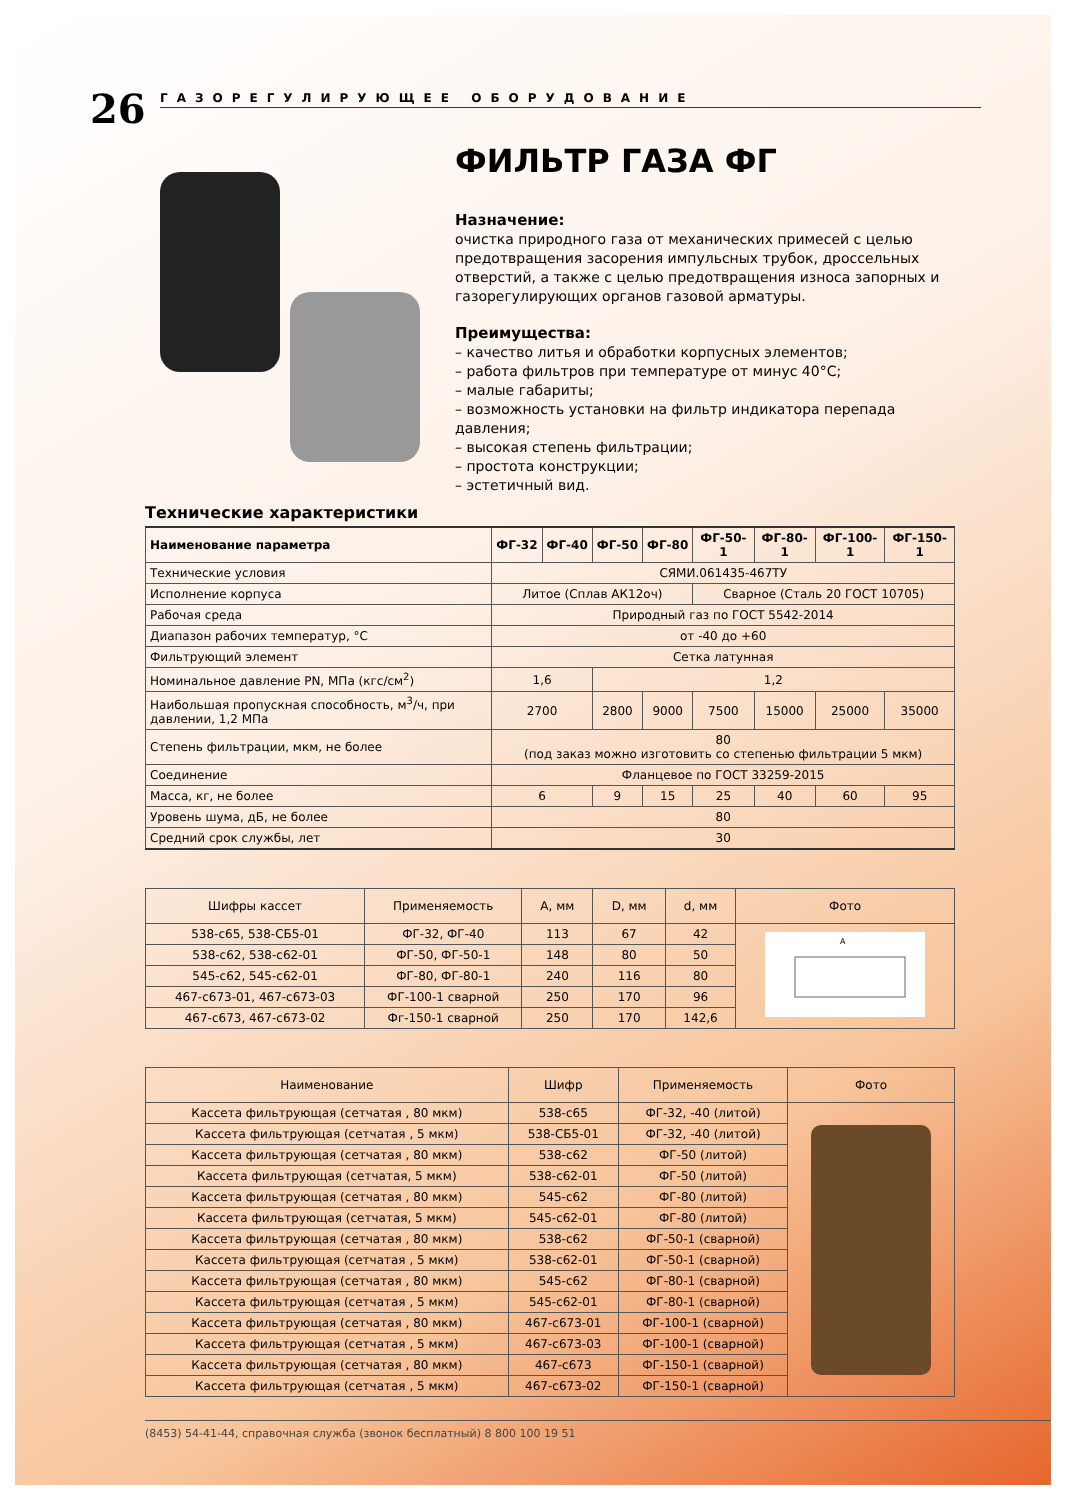26
ГАЗОРЕГУЛИРУЮЩЕЕ ОБОРУДОВАНИЕ
ФИЛЬТР ГАЗА ФГ
Назначение:
очистка природного газа от механических примесей с целью предотвращения засорения импульсных трубок, дроссельных отверстий, а также с целью предотвращения износа запорных и газорегулирующих органов газовой арматуры.
Преимущества:
– качество литья и обработки корпусных элементов;
– работа фильтров при температуре от минус 40°С;
– малые габариты;
– возможность установки на фильтр индикатора перепада давления;
– высокая степень фильтрации;
– простота конструкции;
– эстетичный вид.
Технические характеристики
| Наименование параметра | ФГ-32 | ФГ-40 | ФГ-50 | ФГ-80 | ФГ-50-1 | ФГ-80-1 | ФГ-100-1 | ФГ-150-1 |
| --- | --- | --- | --- | --- | --- | --- | --- | --- |
| Технические условия | СЯМИ.061435-467ТУ | | | | | | | |
| Исполнение корпуса | Литое (Сплав АК12оч) | | | | Сварное (Сталь 20 ГОСТ 10705) | | | |
| Рабочая среда | Природный газ по ГОСТ 5542-2014 | | | | | | | |
| Диапазон рабочих температур, °С | от -40 до +60 | | | | | | | |
| Фильтрующий элемент | Сетка латунная | | | | | | | |
| Номинальное давление PN, МПа (кгс/см<sup>2</sup>) | 1,6 | | 1,2 | | | | | |
| Наибольшая пропускная способность, м<sup>3</sup>/ч, при давлении, 1,2 МПа | 2700 | | 2800 | 9000 | 7500 | 15000 | 25000 | 35000 |
| Степень фильтрации, мкм, не более | 80 (под заказ можно изготовить со степенью фильтрации 5 мкм) | | | | | | | |
| Соединение | Фланцевое по ГОСТ 33259-2015 | | | | | | | |
| Масса, кг, не более | 6 | | 9 | 15 | 25 | 40 | 60 | 95 |
| Уровень шума, дБ, не более | 80 | | | | | | | |
| Средний срок службы, лет | 30 | | | | | | | |
| Шифры кассет | Применяемость | А, мм | D, мм | d, мм | Фото |
| --- | --- | --- | --- | --- | --- |
| 538-с65, 538-СБ5-01 | ФГ-32, ФГ-40 | 113 | 67 | 42 | A |
| 538-с62, 538-с62-01 | ФГ-50, ФГ-50-1 | 148 | 80 | 50 | |
| 545-с62, 545-с62-01 | ФГ-80, ФГ-80-1 | 240 | 116 | 80 | |
| 467-с673-01, 467-с673-03 | ФГ-100-1 сварной | 250 | 170 | 96 | |
| 467-с673, 467-с673-02 | Фг-150-1 сварной | 250 | 170 | 142,6 | |
| Наименование | Шифр | Применяемость | Фото |
| --- | --- | --- | --- |
| Кассета фильтрующая (сетчатая , 80 мкм) | 538-с65 | ФГ-32, -40 (литой) | |
| Кассета фильтрующая (сетчатая , 5 мкм) | 538-СБ5-01 | ФГ-32, -40 (литой) | |
| Кассета фильтрующая (сетчатая , 80 мкм) | 538-с62 | ФГ-50 (литой) | |
| Кассета фильтрующая (сетчатая, 5 мкм) | 538-с62-01 | ФГ-50 (литой) | |
| Кассета фильтрующая (сетчатая , 80 мкм) | 545-с62 | ФГ-80 (литой) | |
| Кассета фильтрующая (сетчатая, 5 мкм) | 545-с62-01 | ФГ-80 (литой) | |
| Кассета фильтрующая (сетчатая , 80 мкм) | 538-с62 | ФГ-50-1 (сварной) | |
| Кассета фильтрующая (сетчатая , 5 мкм) | 538-с62-01 | ФГ-50-1 (сварной) | |
| Кассета фильтрующая (сетчатая , 80 мкм) | 545-с62 | ФГ-80-1 (сварной) | |
| Кассета фильтрующая (сетчатая , 5 мкм) | 545-с62-01 | ФГ-80-1 (сварной) | |
| Кассета фильтрующая (сетчатая , 80 мкм) | 467-с673-01 | ФГ-100-1 (сварной) | |
| Кассета фильтрующая (сетчатая , 5 мкм) | 467-с673-03 | ФГ-100-1 (сварной) | |
| Кассета фильтрующая (сетчатая , 80 мкм) | 467-с673 | ФГ-150-1 (сварной) | |
| Кассета фильтрующая (сетчатая , 5 мкм) | 467-с673-02 | ФГ-150-1 (сварной) | |
(8453) 54-41-44, справочная служба (звонок бесплатный) 8 800 100 19 51